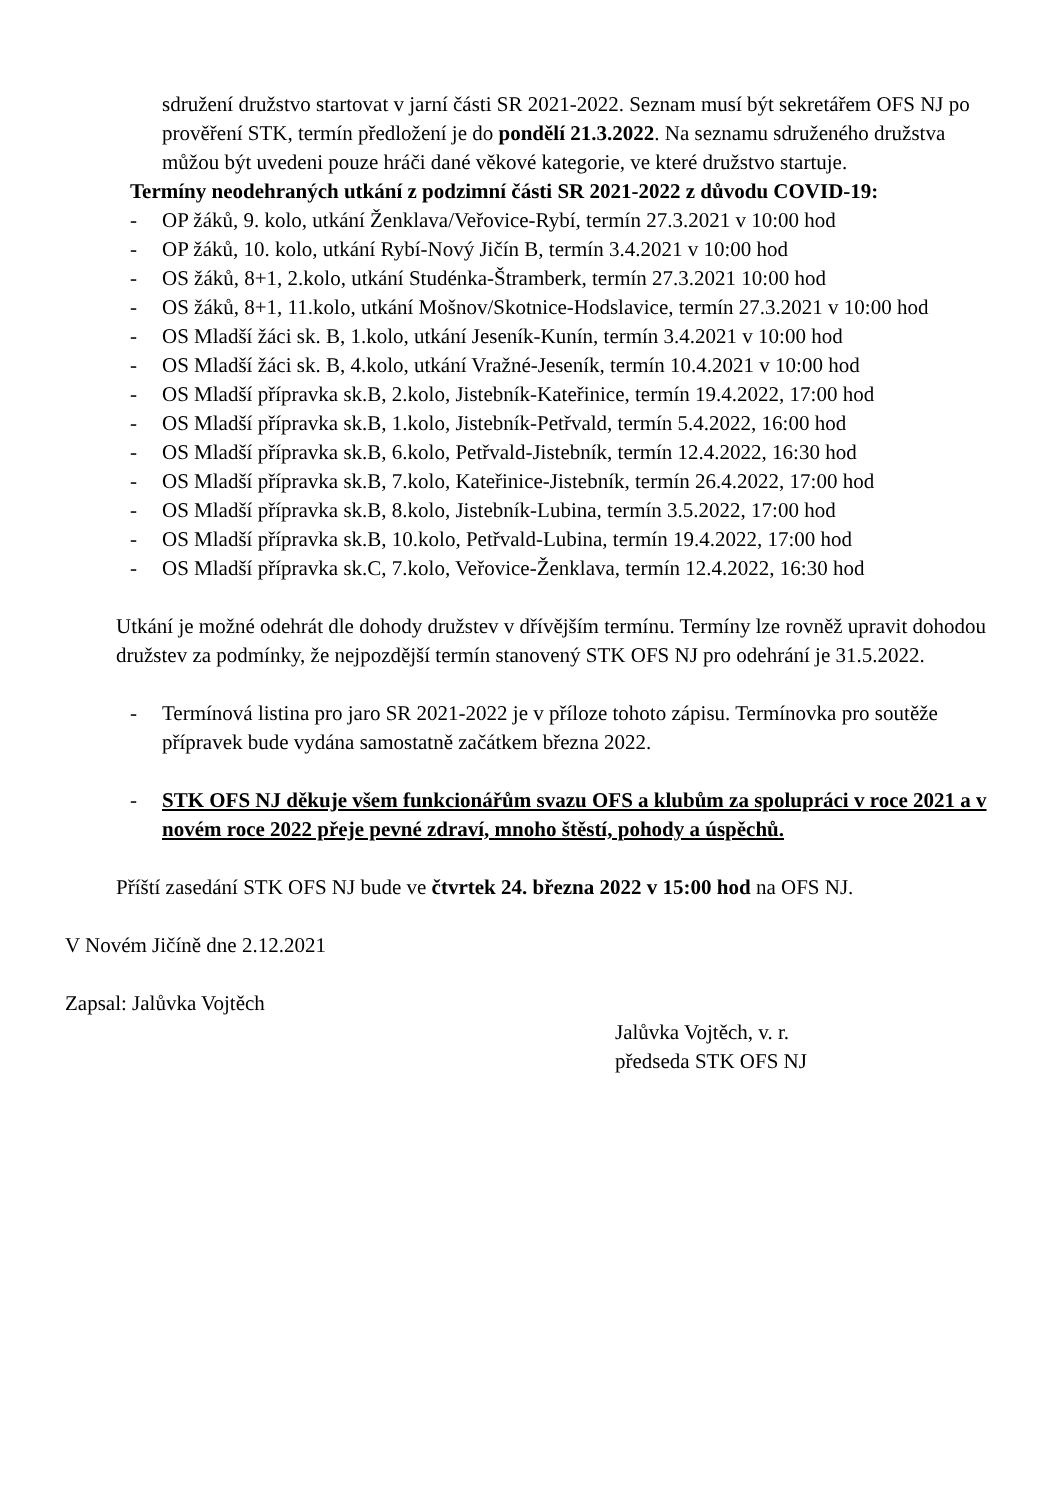sdružení družstvo startovat v jarní části SR 2021-2022. Seznam musí být sekretářem OFS NJ po prověření STK, termín předložení je do pondělí 21.3.2022. Na seznamu sdruženého družstva můžou být uvedeni pouze hráči dané věkové kategorie, ve které družstvo startuje.
Termíny neodehraných utkání z podzimní části SR 2021-2022 z důvodu COVID-19:
- OP žáků, 9. kolo, utkání Ženklava/Veřovice-Rybí, termín 27.3.2021 v 10:00 hod
- OP žáků, 10. kolo, utkání Rybí-Nový Jičín B, termín 3.4.2021 v 10:00 hod
- OS žáků, 8+1, 2.kolo, utkání Studénka-Štramberk, termín 27.3.2021 10:00 hod
- OS žáků, 8+1, 11.kolo, utkání Mošnov/Skotnice-Hodslavice, termín 27.3.2021 v 10:00 hod
- OS Mladší žáci sk. B, 1.kolo, utkání Jeseník-Kunín, termín 3.4.2021 v 10:00 hod
- OS Mladší žáci sk. B, 4.kolo, utkání Vražné-Jeseník, termín 10.4.2021 v 10:00 hod
- OS Mladší přípravka sk.B, 2.kolo, Jistebník-Kateřinice, termín 19.4.2022, 17:00 hod
- OS Mladší přípravka sk.B, 1.kolo, Jistebník-Petřvald, termín 5.4.2022, 16:00 hod
- OS Mladší přípravka sk.B, 6.kolo, Petřvald-Jistebník, termín 12.4.2022, 16:30 hod
- OS Mladší přípravka sk.B, 7.kolo, Kateřinice-Jistebník, termín 26.4.2022, 17:00 hod
- OS Mladší přípravka sk.B, 8.kolo, Jistebník-Lubina, termín 3.5.2022, 17:00 hod
- OS Mladší přípravka sk.B, 10.kolo, Petřvald-Lubina, termín 19.4.2022, 17:00 hod
- OS Mladší přípravka sk.C, 7.kolo, Veřovice-Ženklava, termín 12.4.2022, 16:30 hod
Utkání je možné odehrát dle dohody družstev v dřívějším termínu. Termíny lze rovněž upravit dohodou družstev za podmínky, že nejpozdější termín stanovený STK OFS NJ pro odehrání je 31.5.2022.
- Termínová listina pro jaro SR 2021-2022 je v příloze tohoto zápisu. Termínovka pro soutěže přípravek bude vydána samostatně začátkem března 2022.
- STK OFS NJ děkuje všem funkcionářům svazu OFS a klubům za spolupráci v roce 2021 a v novém roce 2022 přeje pevné zdraví, mnoho štěstí, pohody a úspěchů.
Příští zasedání STK OFS NJ bude ve čtvrtek 24. března 2022 v 15:00 hod na OFS NJ.
V Novém Jičíně dne 2.12.2021
Zapsal: Jalůvka Vojtěch
Jalůvka Vojtěch, v. r.
předseda STK OFS NJ